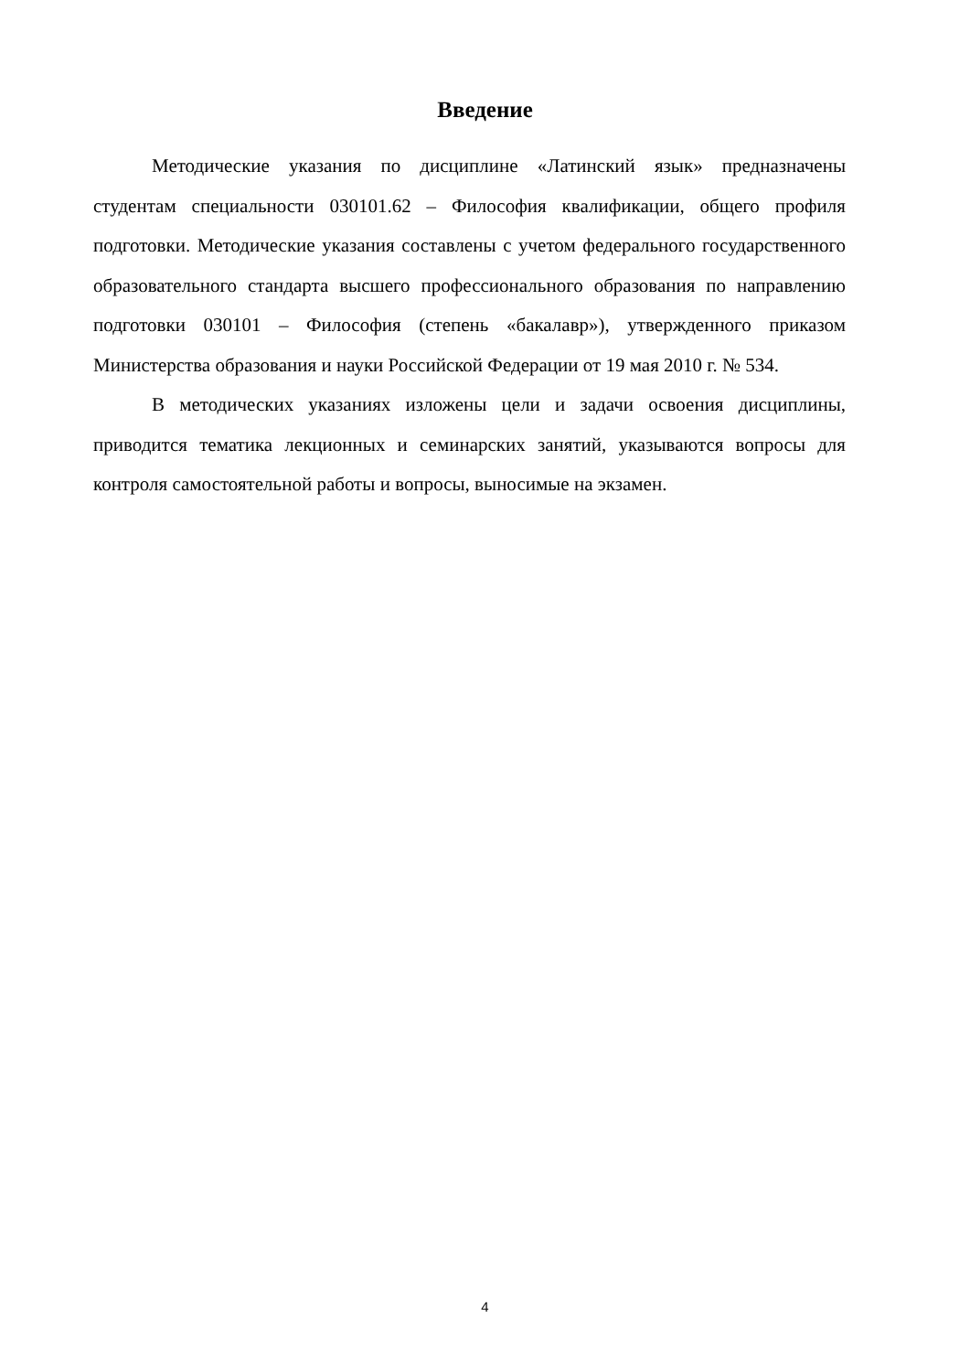Введение
Методические указания по дисциплине «Латинский язык» предназначены студентам специальности 030101.62 – Философия квалификации, общего профиля подготовки. Методические указания составлены с учетом федерального государственного образовательного стандарта высшего профессионального образования по направлению подготовки 030101 – Философия (степень «бакалавр»), утвержденного приказом Министерства образования и науки Российской Федерации от 19 мая 2010 г. № 534.
В методических указаниях изложены цели и задачи освоения дисциплины, приводится тематика лекционных и семинарских занятий, указываются вопросы для контроля самостоятельной работы и вопросы, выносимые на экзамен.
4